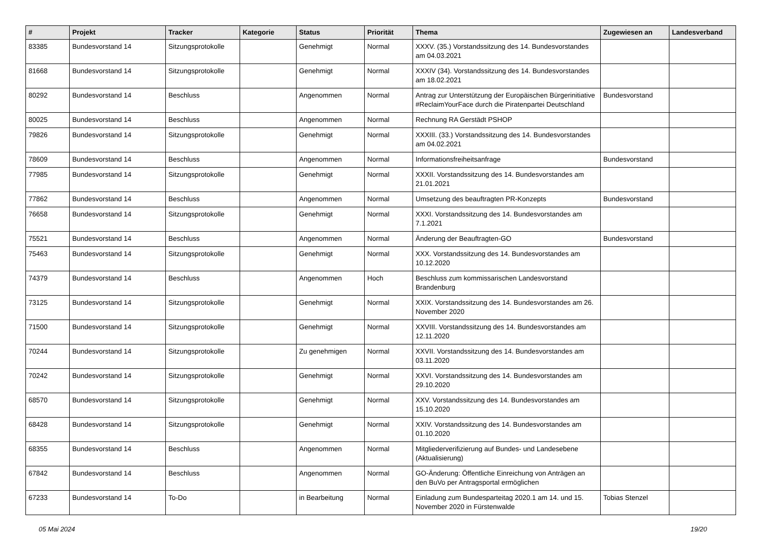| # | Projekt | Tracker | Kategorie | Status | Priorität | Thema | Zugewiesen an | Landesverband |
| --- | --- | --- | --- | --- | --- | --- | --- | --- |
| 83385 | Bundesvorstand 14 | Sitzungsprotokolle | | Genehmigt | Normal | XXXV. (35.) Vorstandssitzung des 14. Bundesvorstandes am 04.03.2021 | | |
| 81668 | Bundesvorstand 14 | Sitzungsprotokolle | | Genehmigt | Normal | XXXIV (34). Vorstandssitzung des 14. Bundesvorstandes am 18.02.2021 | | |
| 80292 | Bundesvorstand 14 | Beschluss | | Angenommen | Normal | Antrag zur Unterstützung der Europäischen Bürgerinitiative #ReclaimYourFace durch die Piratenpartei Deutschland | Bundesvorstand | |
| 80025 | Bundesvorstand 14 | Beschluss | | Angenommen | Normal | Rechnung RA Gerstädt PSHOP | | |
| 79826 | Bundesvorstand 14 | Sitzungsprotokolle | | Genehmigt | Normal | XXXIII. (33.) Vorstandssitzung des 14. Bundesvorstandes am 04.02.2021 | | |
| 78609 | Bundesvorstand 14 | Beschluss | | Angenommen | Normal | Informationsfreiheitsanfrage | Bundesvorstand | |
| 77985 | Bundesvorstand 14 | Sitzungsprotokolle | | Genehmigt | Normal | XXXII. Vorstandssitzung des 14. Bundesvorstandes am 21.01.2021 | | |
| 77862 | Bundesvorstand 14 | Beschluss | | Angenommen | Normal | Umsetzung des beauftragten PR-Konzepts | Bundesvorstand | |
| 76658 | Bundesvorstand 14 | Sitzungsprotokolle | | Genehmigt | Normal | XXXI. Vorstandssitzung des 14. Bundesvorstandes am 7.1.2021 | | |
| 75521 | Bundesvorstand 14 | Beschluss | | Angenommen | Normal | Änderung der Beauftragten-GO | Bundesvorstand | |
| 75463 | Bundesvorstand 14 | Sitzungsprotokolle | | Genehmigt | Normal | XXX. Vorstandssitzung des 14. Bundesvorstandes am 10.12.2020 | | |
| 74379 | Bundesvorstand 14 | Beschluss | | Angenommen | Hoch | Beschluss zum kommissarischen Landesvorstand Brandenburg | | |
| 73125 | Bundesvorstand 14 | Sitzungsprotokolle | | Genehmigt | Normal | XXIX. Vorstandssitzung des 14. Bundesvorstandes am 26. November 2020 | | |
| 71500 | Bundesvorstand 14 | Sitzungsprotokolle | | Genehmigt | Normal | XXVIII. Vorstandssitzung des 14. Bundesvorstandes am 12.11.2020 | | |
| 70244 | Bundesvorstand 14 | Sitzungsprotokolle | | Zu genehmigen | Normal | XXVII. Vorstandssitzung des 14. Bundesvorstandes am 03.11.2020 | | |
| 70242 | Bundesvorstand 14 | Sitzungsprotokolle | | Genehmigt | Normal | XXVI. Vorstandssitzung des 14. Bundesvorstandes am 29.10.2020 | | |
| 68570 | Bundesvorstand 14 | Sitzungsprotokolle | | Genehmigt | Normal | XXV. Vorstandssitzung des 14. Bundesvorstandes am 15.10.2020 | | |
| 68428 | Bundesvorstand 14 | Sitzungsprotokolle | | Genehmigt | Normal | XXIV. Vorstandssitzung des 14. Bundesvorstandes am 01.10.2020 | | |
| 68355 | Bundesvorstand 14 | Beschluss | | Angenommen | Normal | Mitgliederverifizierung auf Bundes- und Landesebene (Aktualisierung) | | |
| 67842 | Bundesvorstand 14 | Beschluss | | Angenommen | Normal | GO-Änderung: Öffentliche Einreichung von Anträgen an den BuVo per Antragsportal ermöglichen | | |
| 67233 | Bundesvorstand 14 | To-Do | | in Bearbeitung | Normal | Einladung zum Bundesparteitag 2020.1 am 14. und 15. November 2020 in Fürstenwalde | Tobias Stenzel | |
05 Mai 2024 19/20